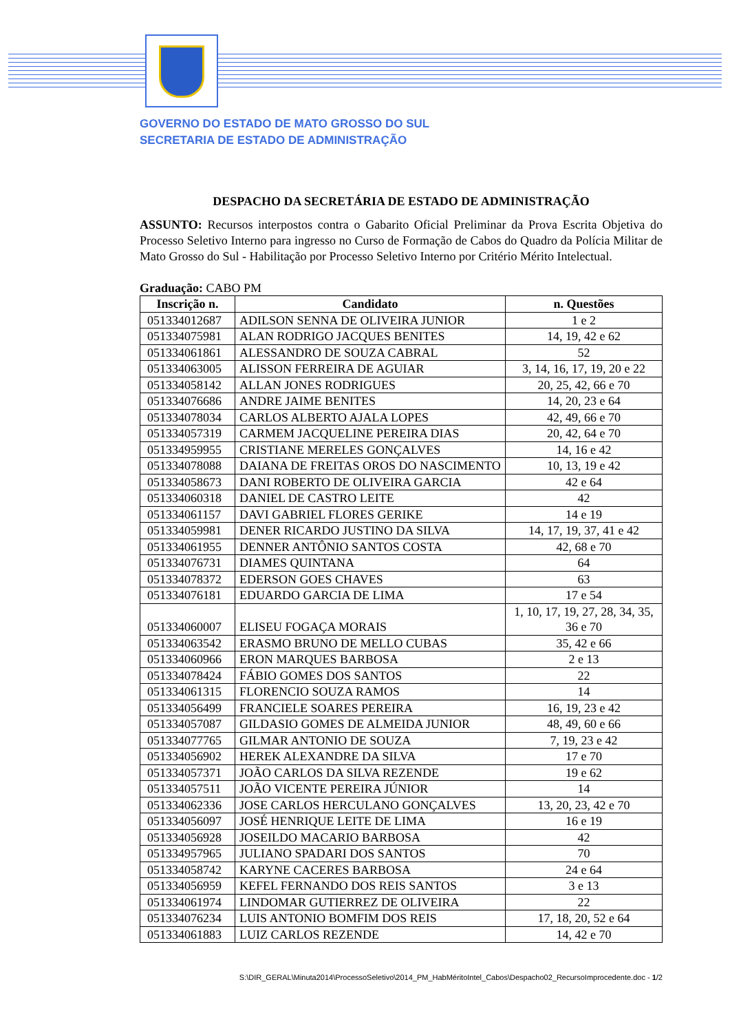GOVERNO DO ESTADO DE MATO GROSSO DO SUL
SECRETARIA DE ESTADO DE ADMINISTRAÇÃO
DESPACHO DA SECRETÁRIA DE ESTADO DE ADMINISTRAÇÃO
ASSUNTO: Recursos interpostos contra o Gabarito Oficial Preliminar da Prova Escrita Objetiva do Processo Seletivo Interno para ingresso no Curso de Formação de Cabos do Quadro da Polícia Militar de Mato Grosso do Sul - Habilitação por Processo Seletivo Interno por Critério Mérito Intelectual.
Graduação: CABO PM
| Inscrição n. | Candidato | n. Questões |
| --- | --- | --- |
| 051334012687 | ADILSON SENNA DE OLIVEIRA JUNIOR | 1 e 2 |
| 051334075981 | ALAN RODRIGO JACQUES BENITES | 14, 19, 42 e 62 |
| 051334061861 | ALESSANDRO DE SOUZA CABRAL | 52 |
| 051334063005 | ALISSON FERREIRA DE AGUIAR | 3, 14, 16, 17, 19, 20 e 22 |
| 051334058142 | ALLAN JONES RODRIGUES | 20, 25, 42, 66 e 70 |
| 051334076686 | ANDRE JAIME BENITES | 14, 20, 23 e 64 |
| 051334078034 | CARLOS ALBERTO AJALA LOPES | 42, 49, 66 e 70 |
| 051334057319 | CARMEM JACQUELINE PEREIRA DIAS | 20, 42, 64 e 70 |
| 051334959955 | CRISTIANE MERELES GONÇALVES | 14, 16 e 42 |
| 051334078088 | DAIANA DE FREITAS OROS DO NASCIMENTO | 10, 13, 19 e 42 |
| 051334058673 | DANI ROBERTO DE OLIVEIRA GARCIA | 42 e 64 |
| 051334060318 | DANIEL DE CASTRO LEITE | 42 |
| 051334061157 | DAVI GABRIEL FLORES GERIKE | 14 e 19 |
| 051334059981 | DENER RICARDO JUSTINO DA SILVA | 14, 17, 19, 37, 41 e 42 |
| 051334061955 | DENNER ANTÔNIO SANTOS COSTA | 42, 68 e 70 |
| 051334076731 | DIAMES QUINTANA | 64 |
| 051334078372 | EDERSON GOES CHAVES | 63 |
| 051334076181 | EDUARDO GARCIA DE LIMA | 17 e 54 |
| 051334060007 | ELISEU FOGAÇA MORAIS | 1, 10, 17, 19, 27, 28, 34, 35, 36 e 70 |
| 051334063542 | ERASMO BRUNO DE MELLO CUBAS | 35, 42 e 66 |
| 051334060966 | ERON MARQUES BARBOSA | 2 e 13 |
| 051334078424 | FÁBIO GOMES DOS SANTOS | 22 |
| 051334061315 | FLORENCIO SOUZA RAMOS | 14 |
| 051334056499 | FRANCIELE SOARES PEREIRA | 16, 19, 23 e 42 |
| 051334057087 | GILDASIO GOMES DE ALMEIDA JUNIOR | 48, 49, 60 e 66 |
| 051334077765 | GILMAR ANTONIO DE SOUZA | 7, 19, 23 e 42 |
| 051334056902 | HEREK ALEXANDRE DA SILVA | 17 e 70 |
| 051334057371 | JOÃO CARLOS DA SILVA REZENDE | 19 e 62 |
| 051334057511 | JOÃO VICENTE PEREIRA JÚNIOR | 14 |
| 051334062336 | JOSE CARLOS HERCULANO GONÇALVES | 13, 20, 23, 42 e 70 |
| 051334056097 | JOSÉ HENRIQUE LEITE DE LIMA | 16 e 19 |
| 051334056928 | JOSEILDO MACARIO BARBOSA | 42 |
| 051334957965 | JULIANO SPADARI DOS SANTOS | 70 |
| 051334058742 | KARYNE CACERES BARBOSA | 24 e 64 |
| 051334056959 | KEFEL FERNANDO DOS REIS SANTOS | 3 e 13 |
| 051334061974 | LINDOMAR GUTIERREZ DE OLIVEIRA | 22 |
| 051334076234 | LUIS ANTONIO BOMFIM DOS REIS | 17, 18, 20, 52 e 64 |
| 051334061883 | LUIZ CARLOS REZENDE | 14, 42 e 70 |
S:\DIR_GERAL\Minuta2014\ProcessoSeletivo\2014_PM_HabMéritoIntel_Cabos\Despacho02_RecursoImprocedente.doc - 1/2